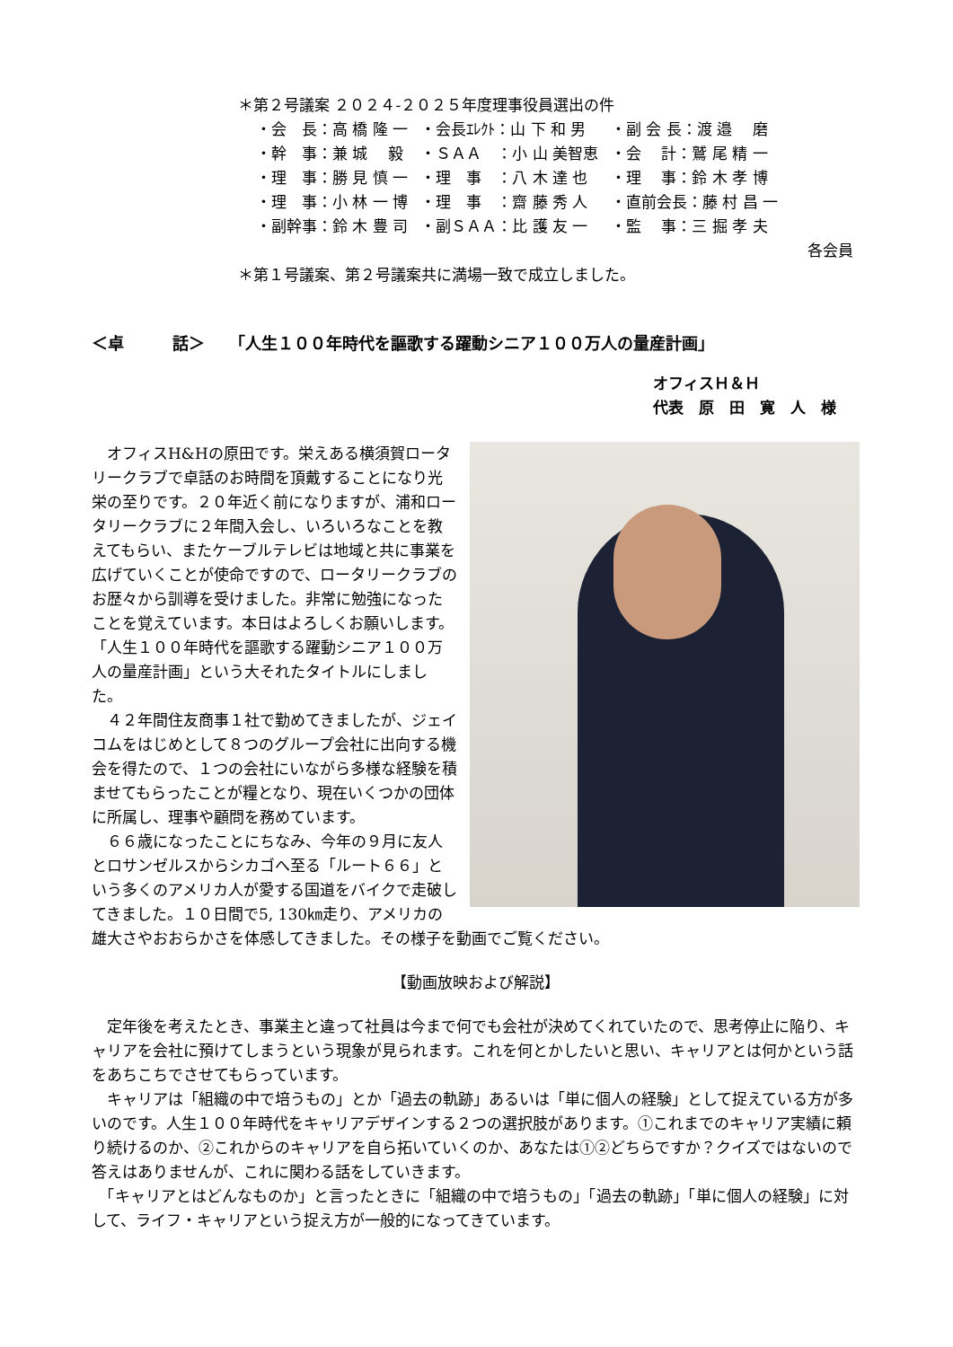＊第２号議案 ２０２４-２０２５年度理事役員選出の件
| ・会 長：高 橋 隆 一 | ・会長ｴﾚｸﾄ：山 下 和 男 | ・副 会 長：渡 邉 磨 |
| ・幹 事：兼 城 毅 | ・ＳＡＡ ：小 山 美智恵 | ・会 計：鷲 尾 精 一 |
| ・理 事：勝 見 慎 一 | ・理 事 ：八 木 達 也 | ・理 事：鈴 木 孝 博 |
| ・理 事：小 林 一 博 | ・理 事 ：齋 藤 秀 人 | ・直前会長：藤 村 昌 一 |
| ・副幹事：鈴 木 豊 司 | ・副ＳＡＡ：比 護 友 一 | ・監 事：三 掘 孝 夫 |
各会員
＊第１号議案、第２号議案共に満場一致で成立しました。
＜卓　　　話＞　　「人生１００年時代を謳歌する躍動シニア１００万人の量産計画」
オフィスＨ＆Ｈ
代表　原　田　寛　人　様
　オフィスH&Hの原田です。栄えある横須賀ロータリークラブで卓話のお時間を頂戴することになり光栄の至りです。２０年近く前になりますが、浦和ロータリークラブに２年間入会し、いろいろなことを教えてもらい、またケーブルテレビは地域と共に事業を広げていくことが使命ですので、ロータリークラブのお歴々から訓導を受けました。非常に勉強になったことを覚えています。本日はよろしくお願いします。
「人生１００年時代を謳歌する躍動シニア１００万人の量産計画」という大それたタイトルにしました。
　４２年間住友商事１社で勤めてきましたが、ジェイコムをはじめとして８つのグループ会社に出向する機会を得たので、１つの会社にいながら多様な経験を積ませてもらったことが糧となり、現在いくつかの団体に所属し、理事や顧問を務めています。
　６６歳になったことにちなみ、今年の９月に友人とロサンゼルスからシカゴへ至る「ルート６６」という多くのアメリカ人が愛する国道をバイクで走破してきました。１０日間で5, 130㎞走り、アメリカの雄大さやおおらかさを体感してきました。その様子を動画でご覧ください。
【動画放映および解説】
　定年後を考えたとき、事業主と違って社員は今まで何でも会社が決めてくれていたので、思考停止に陥り、キャリアを会社に預けてしまうという現象が見られます。これを何とかしたいと思い、キャリアとは何かという話をあちこちでさせてもらっています。
　キャリアは「組織の中で培うもの」とか「過去の軌跡」あるいは「単に個人の経験」として捉えている方が多いのです。人生１００年時代をキャリアデザインする２つの選択肢があります。①これまでのキャリア実績に頼り続けるのか、②これからのキャリアを自ら拓いていくのか、あなたは①②どちらですか？クイズではないので答えはありませんが、これに関わる話をしていきます。
　「キャリアとはどんなものか」と言ったときに「組織の中で培うもの」「過去の軌跡」「単に個人の経験」に対して、ライフ・キャリアという捉え方が一般的になってきています。